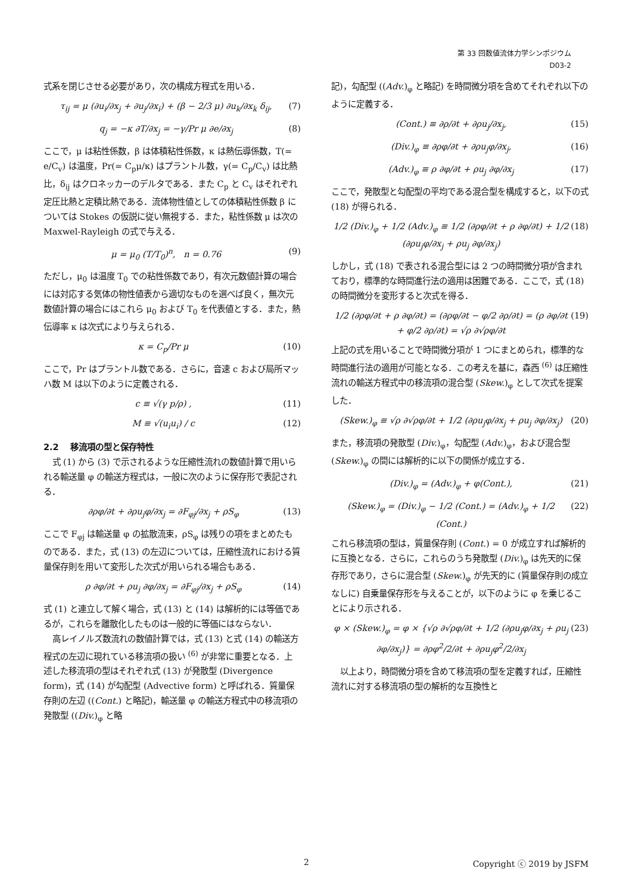第 33 回数値流体力学シンポジウム
D03-2
式系を閉じさせる必要があり，次の構成方程式を用いる．
τ<sub>ij</sub> = μ (∂u<sub>i</sub>/∂x<sub>j</sub> + ∂u<sub>j</sub>/∂x<sub>i</sub>) + (β − 2/3 μ) ∂u<sub>k</sub>/∂x<sub>k</sub> δ<sub>ij</sub>, (7)
q<sub>j</sub> = −κ ∂T/∂x<sub>j</sub> = −γ/Pr μ ∂e/∂x<sub>j</sub> (8)
ここで，μ は粘性係数，β は体積粘性係数，κ は熱伝導係数，T(= e/C<sub>v</sub>) は温度，Pr(= C<sub>p</sub>μ/κ) はプラントル数，γ(= C<sub>p</sub>/C<sub>v</sub>) は比熱比，δ<sub>ij</sub> はクロネッカーのデルタである．また C<sub>p</sub> と C<sub>v</sub> はそれぞれ定圧比熱と定積比熱である．流体物性値としての体積粘性係数 β については Stokes の仮説に従い無視する．また，粘性係数 μ は次の Maxwel-Rayleigh の式で与える．
μ = μ<sub>0</sub> (T/T<sub>0</sub>)<sup>n</sup>, n = 0.76 (9)
ただし，μ<sub>0</sub> は温度 T<sub>0</sub> での粘性係数であり，有次元数値計算の場合には対応する気体の物性値表から適切なものを選べば良く，無次元数値計算の場合にはこれら μ<sub>0</sub> および T<sub>0</sub> を代表値とする．また，熱伝導率 κ は次式により与えられる．
κ = C<sub>p</sub>/Pr μ (10)
ここで，Pr はプラントル数である．さらに，音速 c および局所マッハ数 M は以下のように定義される．
c ≡ √(γ p/ρ) , (11)
M ≡ √(u<sub>i</sub>u<sub>i</sub>) / c (12)
2.2 　移流項の型と保存特性
式 (1) から (3) で示されるような圧縮性流れの数値計算で用いられる輸送量 φ の輸送方程式は，一般に次のように保存形で表記される．
∂ρφ/∂t + ∂ρu<sub>j</sub>φ/∂x<sub>j</sub> = ∂F<sub>φj</sub>/∂x<sub>j</sub> + ρS<sub>φ</sub> (13)
ここで F<sub>φj</sub> は輸送量 φ の拡散流束，ρS<sub>φ</sub> は残りの項をまとめたものである．また，式 (13) の左辺については，圧縮性流れにおける質量保存則を用いて変形した次式が用いられる場合もある．
ρ ∂φ/∂t + ρu<sub>j</sub> ∂φ/∂x<sub>j</sub> = ∂F<sub>φj</sub>/∂x<sub>j</sub> + ρS<sub>φ</sub> (14)
式 (1) と連立して解く場合，式 (13) と (14) は解析的には等価であるが，これらを離散化したものは一般的に等価にはならない．
高レイノルズ数流れの数値計算では，式 (13) と式 (14) の輸送方程式の左辺に現れている移流項の扱い <sup>(6)</sup> が非常に重要となる．上述した移流項の型はそれぞれ式 (13) が発散型 (Divergence form)，式 (14) が勾配型 (Advective form) と呼ばれる．質量保存則の左辺 ((Cont.) と略記)，輸送量 φ の輸送方程式中の移流項の発散型 ((Div.)<sub>φ</sub> と略
記)，勾配型 ((Adv.)<sub>φ</sub> と略記) を時間微分項を含めてそれぞれ以下のように定義する．
(Cont.) ≡ ∂ρ/∂t + ∂ρu<sub>j</sub>/∂x<sub>j</sub>, (15)
(Div.)<sub>φ</sub> ≡ ∂ρφ/∂t + ∂ρu<sub>j</sub>φ/∂x<sub>j</sub>, (16)
(Adv.)<sub>φ</sub> ≡ ρ ∂φ/∂t + ρu<sub>j</sub> ∂φ/∂x<sub>j</sub> (17)
ここで，発散型と勾配型の平均である混合型を構成すると，以下の式 (18) が得られる．
1/2 (Div.)<sub>φ</sub> + 1/2 (Adv.)<sub>φ</sub> ≡ 1/2 (∂ρφ/∂t + ρ ∂φ/∂t) + 1/2 (∂ρu<sub>j</sub>φ/∂x<sub>j</sub> + ρu<sub>j</sub> ∂φ/∂x<sub>j</sub>) (18)
しかし，式 (18) で表される混合型には 2 つの時間微分項が含まれており，標準的な時間進行法の適用は困難である．ここで，式 (18) の時間微分を変形すると次式を得る．
1/2 (∂ρφ/∂t + ρ ∂φ/∂t) = (∂ρφ/∂t − φ/2 ∂ρ/∂t) = (ρ ∂φ/∂t + φ/2 ∂ρ/∂t) = √ρ ∂√ρφ/∂t (19)
上記の式を用いることで時間微分項が 1 つにまとめられ，標準的な時間進行法の適用が可能となる．この考えを基に，森西 <sup>(6)</sup> は圧縮性流れの輸送方程式中の移流項の混合型 (Skew.)<sub>φ</sub> として次式を提案した．
(Skew.)<sub>φ</sub> ≡ √ρ ∂√ρφ/∂t + 1/2 (∂ρu<sub>j</sub>φ/∂x<sub>j</sub> + ρu<sub>j</sub> ∂φ/∂x<sub>j</sub>) (20)
また，移流項の発散型 (Div.)<sub>φ</sub>，勾配型 (Adv.)<sub>φ</sub>，および混合型 (Skew.)<sub>φ</sub> の間には解析的に以下の関係が成立する．
(Div.)<sub>φ</sub> = (Adv.)<sub>φ</sub> + φ(Cont.), (21)
(Skew.)<sub>φ</sub> = (Div.)<sub>φ</sub> − 1/2 (Cont.) = (Adv.)<sub>φ</sub> + 1/2 (Cont.) (22)
これら移流項の型は，質量保存則 (Cont.) = 0 が成立すれば解析的に互換となる．さらに，これらのうち発散型 (Div.)<sub>φ</sub> は先天的に保存形であり，さらに混合型 (Skew.)<sub>φ</sub> が先天的に (質量保存則の成立なしに) 自乗量保存形を与えることが，以下のように φ を乗じることにより示される．
φ × (Skew.)<sub>φ</sub> = φ × {√ρ ∂√ρφ/∂t + 1/2 (∂ρu<sub>j</sub>φ/∂x<sub>j</sub> + ρu<sub>j</sub> ∂φ/∂x<sub>j</sub>)} = ∂ρφ<sup>2</sup>/2/∂t + ∂ρu<sub>j</sub>φ<sup>2</sup>/2/∂x<sub>j</sub> (23)
以上より，時間微分項を含めて移流項の型を定義すれば，圧縮性流れに対する移流項の型の解析的な互換性と
2 Copyright ⓒ 2019 by JSFM